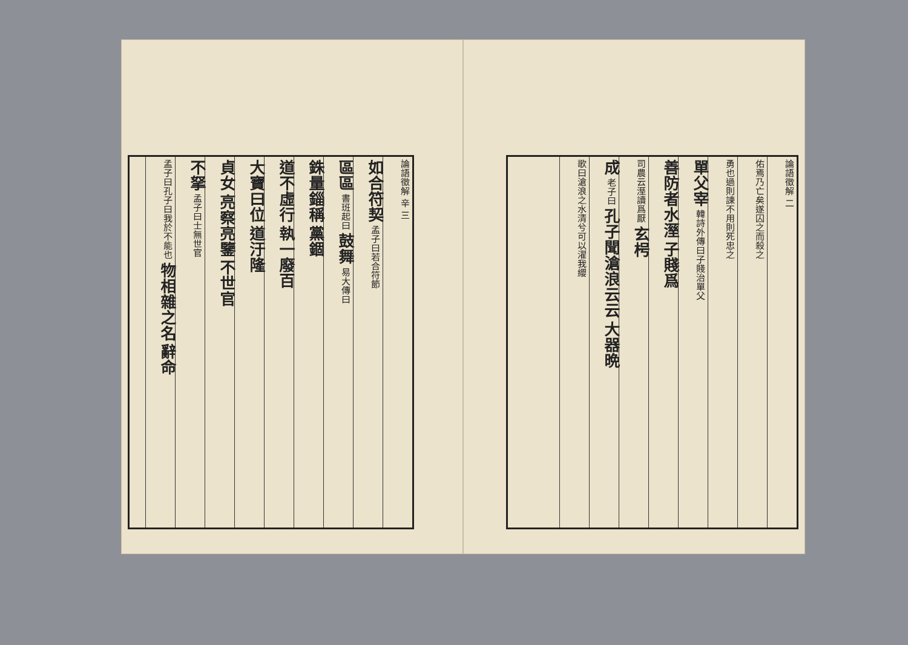論語徵解 辛 三
如合符契 孟子曰若合符節
區區 書班起曰 鼓舞 易大傳曰
銖量錙稱 黨錮
道不虛行 執一廢百
大寶曰位 道汙隆
貞女 亮察亮鑒 不世官
不拏 孟子曰士無世官
孟子曰孔子曰我於不能也 物相雜之名 辭命
論語徵解 二
佑焉乃亡矣遂囚之而殺之
勇也過則諫不用則死忠之
單父宰 韓詩外傳曰子賤治單父
善防者水溼 子賤爲
司農云溼讀爲厭 玄枵
成 老子曰 孔子聞滄浪云云 大器晩
歌曰滄浪之水清兮可以濯我纓